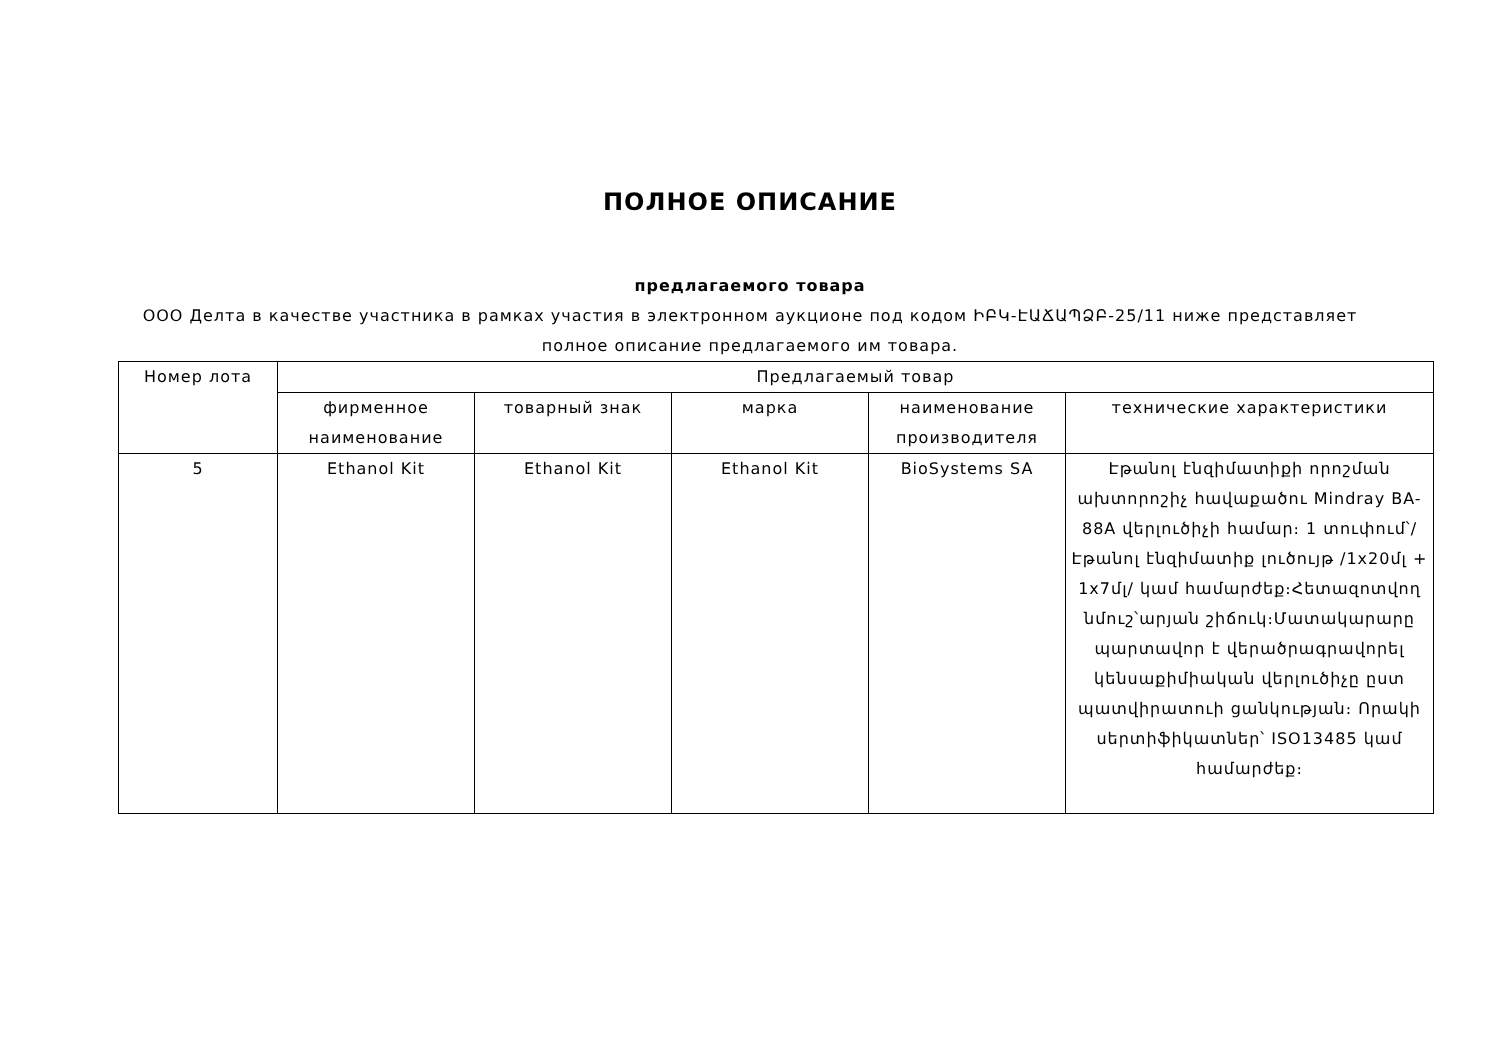ПОЛНОЕ ОПИСАНИЕ
предлагаемого товара
ООО Делта в качестве участника в рамках участия в электронном аукционе под кодом ԻԲԿ-ԷԱՃԱՊՁԲ-25/11 ниже представляет полное описание предлагаемого им товара.
| Номер лота | Предлагаемый товар | | | | |
| --- | --- | --- | --- | --- | --- |
| | фирменное наименование | товарный знак | марка | наименование производителя | технические характеристики |
| 5 | Ethanol Kit | Ethanol Kit | Ethanol Kit | BioSystems SA | Էթանոլ էնզիմատիքի որոշման ախտորոշիչ հավաքածու Mindray BA-88A վերլուծիչի համար։ 1 տուփում՝/Էթանոլ էնզիմատիք լուծույթ /1x20մլ + 1x7մլ/ կամ համարժեք։Հետազոտվող նմուշ՝արյան շիճուկ։Մատակարարը պարտավոր է վերածրագրավորել կենսաքիմիական վերլուծիչը ըստ պատվիրատուի ցանկության։ Որակի սերտիֆիկատներ՝ ISO13485 կամ համարժեք։ |